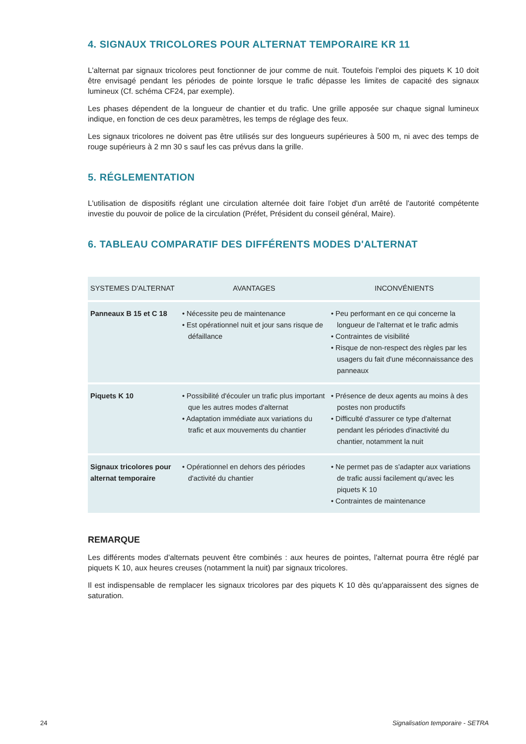4. SIGNAUX TRICOLORES POUR ALTERNAT TEMPORAIRE KR 11
L'alternat par signaux tricolores peut fonctionner de jour comme de nuit. Toutefois l'emploi des piquets K 10 doit être envisagé pendant les périodes de pointe lorsque le trafic dépasse les limites de capacité des signaux lumineux (Cf. schéma CF24, par exemple).
Les phases dépendent de la longueur de chantier et du trafic. Une grille apposée sur chaque signal lumineux indique, en fonction de ces deux paramètres, les temps de réglage des feux.
Les signaux tricolores ne doivent pas être utilisés sur des longueurs supérieures à 500 m, ni avec des temps de rouge supérieurs à 2 mn 30 s sauf les cas prévus dans la grille.
5. RÉGLEMENTATION
L'utilisation de dispositifs réglant une circulation alternée doit faire l'objet d'un arrêté de l'autorité compétente investie du pouvoir de police de la circulation (Préfet, Président du conseil général, Maire).
6. TABLEAU COMPARATIF DES DIFFÉRENTS MODES D'ALTERNAT
| SYSTEMES D'ALTERNAT | AVANTAGES | INCONVÉNIENTS |
| --- | --- | --- |
| Panneaux B 15 et C 18 | • Nécessite peu de maintenance • Est opérationnel nuit et jour sans risque de défaillance | • Peu performant en ce qui concerne la longueur de l'alternat et le trafic admis • Contraintes de visibilité • Risque de non-respect des règles par les usagers du fait d'une méconnaissance des panneaux |
| Piquets K 10 | • Possibilité d'écouler un trafic plus important que les autres modes d'alternat • Adaptation immédiate aux variations du trafic et aux mouvements du chantier | • Présence de deux agents au moins à des postes non productifs • Difficulté d'assurer ce type d'alternat pendant les périodes d'inactivité du chantier, notamment la nuit |
| Signaux tricolores pour alternat temporaire | • Opérationnel en dehors des périodes d'activité du chantier | • Ne permet pas de s'adapter aux variations de trafic aussi facilement qu'avec les piquets K 10 • Contraintes de maintenance |
REMARQUE
Les différents modes d'alternats peuvent être combinés : aux heures de pointes, l'alternat pourra être réglé par piquets K 10, aux heures creuses (notamment la nuit) par signaux tricolores.
Il est indispensable de remplacer les signaux tricolores par des piquets K 10 dès qu'apparaissent des signes de saturation.
24
Signalisation temporaire - SETRA